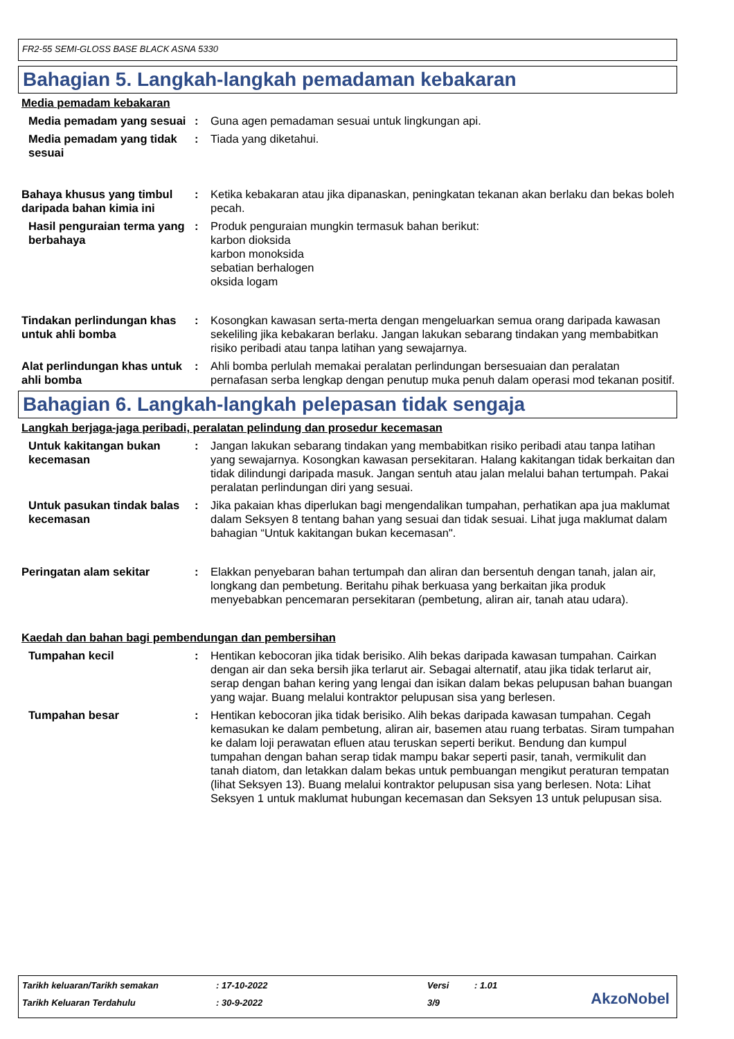FR2-55 SEMI-GLOSS BASE BLACK ASNA 5330
Bahagian 5. Langkah-langkah pemadaman kebakaran
Media pemadam kebakaran
Media pemadam yang sesuai : Guna agen pemadaman sesuai untuk lingkungan api.
Media pemadam yang tidak sesuai
: Tiada yang diketahui.
Bahaya khusus yang timbul daripada bahan kimia ini
: Ketika kebakaran atau jika dipanaskan, peningkatan tekanan akan berlaku dan bekas boleh pecah.
Hasil penguraian terma yang berbahaya
: Produk penguraian mungkin termasuk bahan berikut:
karbon dioksida
karbon monoksida
sebatian berhalogen
oksida logam
Tindakan perlindungan khas untuk ahli bomba
: Kosongkan kawasan serta-merta dengan mengeluarkan semua orang daripada kawasan sekeliling jika kebakaran berlaku. Jangan lakukan sebarang tindakan yang membabitkan risiko peribadi atau tanpa latihan yang sewajarnya.
Alat perlindungan khas untuk ahli bomba
: Ahli bomba perlulah memakai peralatan perlindungan bersesuaian dan peralatan pernafasan serba lengkap dengan penutup muka penuh dalam operasi mod tekanan positif.
Bahagian 6. Langkah-langkah pelepasan tidak sengaja
Langkah berjaga-jaga peribadi, peralatan pelindung dan prosedur kecemasan
Untuk kakitangan bukan kecemasan
: Jangan lakukan sebarang tindakan yang membabitkan risiko peribadi atau tanpa latihan yang sewajarnya. Kosongkan kawasan persekitaran. Halang kakitangan tidak berkaitan dan tidak dilindungi daripada masuk. Jangan sentuh atau jalan melalui bahan tertumpah. Pakai peralatan perlindungan diri yang sesuai.
Untuk pasukan tindak balas kecemasan
: Jika pakaian khas diperlukan bagi mengendalikan tumpahan, perhatikan apa jua maklumat dalam Seksyen 8 tentang bahan yang sesuai dan tidak sesuai. Lihat juga maklumat dalam bahagian “Untuk kakitangan bukan kecemasan".
Peringatan alam sekitar : Elakkan penyebaran bahan tertumpah dan aliran dan bersentuh dengan tanah, jalan air, longkang dan pembetung. Beritahu pihak berkuasa yang berkaitan jika produk menyebabkan pencemaran persekitaran (pembetung, aliran air, tanah atau udara).
Kaedah dan bahan bagi pembendungan dan pembersihan
Tumpahan kecil : Hentikan kebocoran jika tidak berisiko. Alih bekas daripada kawasan tumpahan. Cairkan dengan air dan seka bersih jika terlarut air. Sebagai alternatif, atau jika tidak terlarut air, serap dengan bahan kering yang lengai dan isikan dalam bekas pelupusan bahan buangan yang wajar. Buang melalui kontraktor pelupusan sisa yang berlesen.
Tumpahan besar : Hentikan kebocoran jika tidak berisiko. Alih bekas daripada kawasan tumpahan. Cegah kemasukan ke dalam pembetung, aliran air, basemen atau ruang terbatas. Siram tumpahan ke dalam loji perawatan efluen atau teruskan seperti berikut. Bendung dan kumpul tumpahan dengan bahan serap tidak mampu bakar seperti pasir, tanah, vermikulit dan tanah diatom, dan letakkan dalam bekas untuk pembuangan mengikut peraturan tempatan (lihat Seksyen 13). Buang melalui kontraktor pelupusan sisa yang berlesen. Nota: Lihat Seksyen 1 untuk maklumat hubungan kecemasan dan Seksyen 13 untuk pelupusan sisa.
Tarikh keluaran/Tarikh semakan: 17-10-2022 Versi: 1.01
Tarikh Keluaran Terdahulu: 30-9-2022 3/9
AkzoNobel